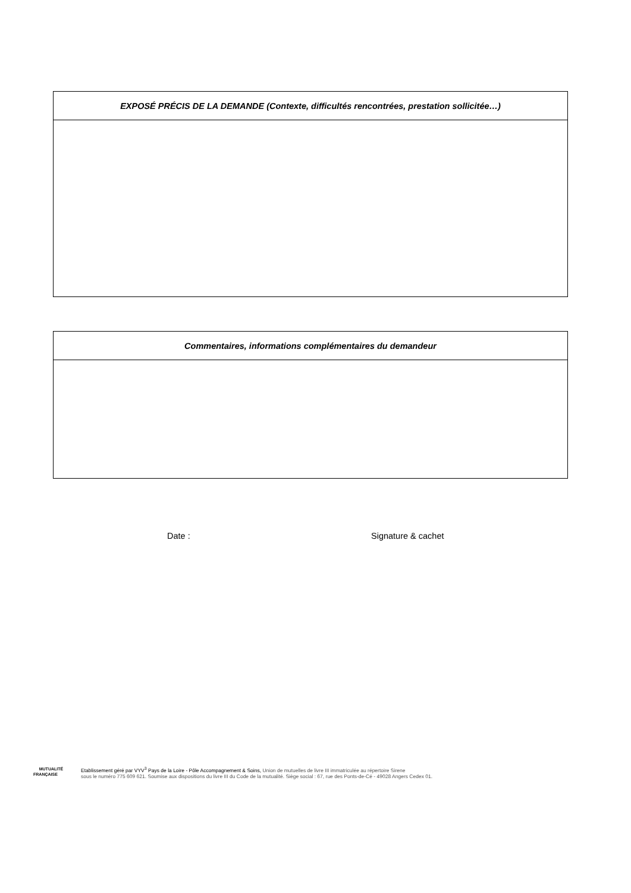| EXPOSÉ PRÉCIS DE LA DEMANDE (Contexte, difficultés rencontrées, prestation sollicitée…) |
| --- |
| Commentaires, informations complémentaires du demandeur |
| --- |
Date : Signature & cachet
MUTUALITÉ
FRANÇAISE
Etablissement géré par VYV<sup>3</sup> Pays de la Loire - Pôle Accompagnement & Soins, Union de mutuelles de livre III immatriculée au répertoire Sirene
sous le numéro 775 609 621. Soumise aux dispositions du livre III du Code de la mutualité. Siège social : 67, rue des Ponts-de-Cé - 49028 Angers Cedex 01.